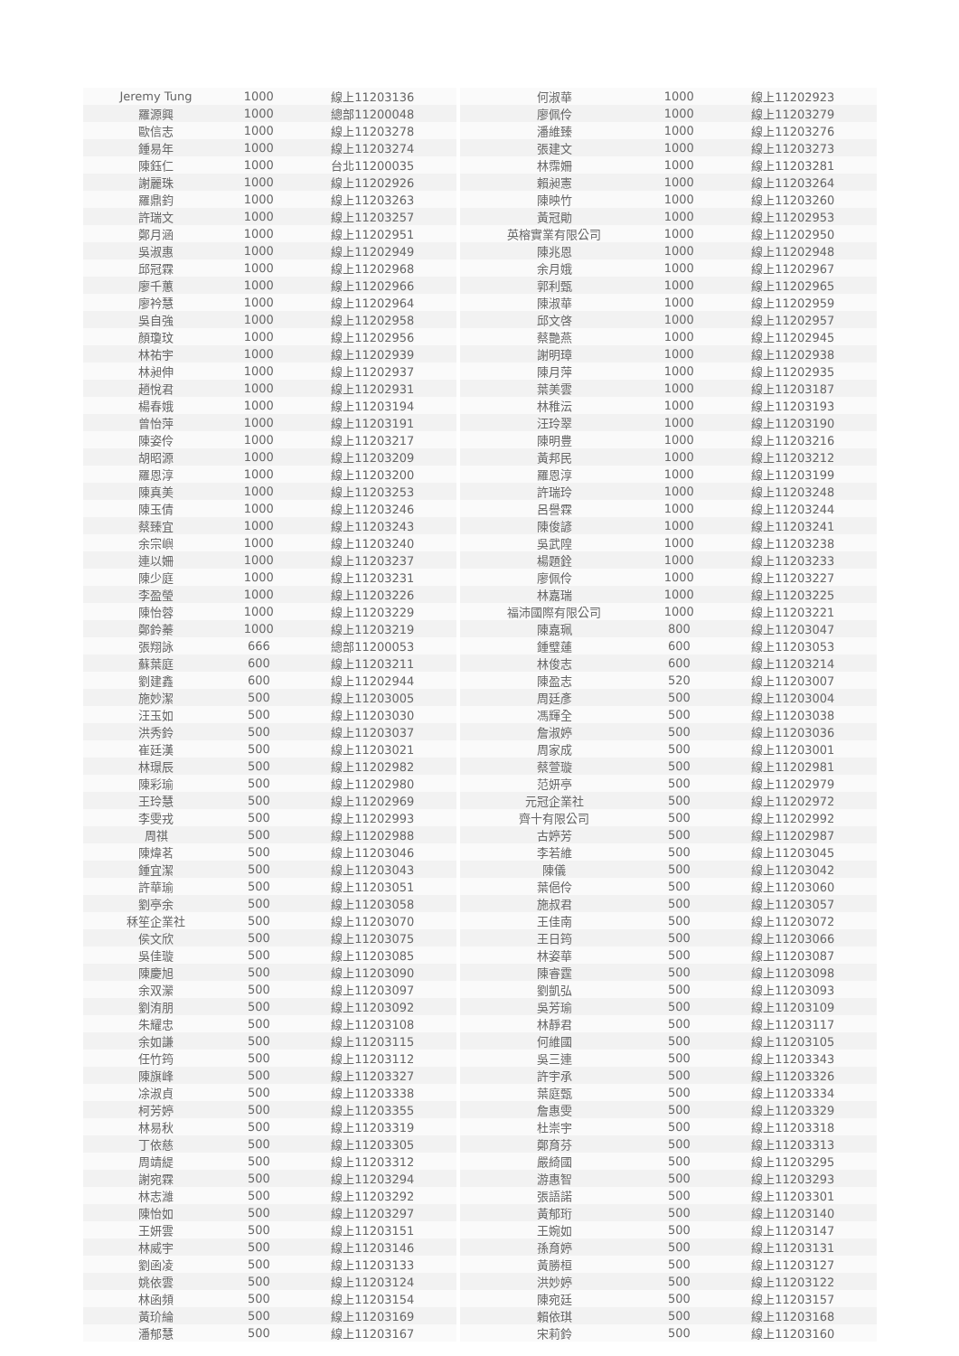| Jeremy Tung | 1000 | 線上11203136 | | 何淑華 | 1000 | 線上11202923 |
| 羅源興 | 1000 | 總部11200048 | | 廖佩伶 | 1000 | 線上11203279 |
| 歐信志 | 1000 | 線上11203278 | | 潘維臻 | 1000 | 線上11203276 |
| 鍾易年 | 1000 | 線上11203274 | | 張建文 | 1000 | 線上11203273 |
| 陳鈺仁 | 1000 | 台北11200035 | | 林霈姍 | 1000 | 線上11203281 |
| 謝麗珠 | 1000 | 線上11202926 | | 賴昶憲 | 1000 | 線上11203264 |
| 羅鼎鈞 | 1000 | 線上11203263 | | 陳映竹 | 1000 | 線上11203260 |
| 許瑞文 | 1000 | 線上11203257 | | 黃冠勛 | 1000 | 線上11202953 |
| 鄭月涵 | 1000 | 線上11202951 | | 英榕實業有限公司 | 1000 | 線上11202950 |
| 吳淑惠 | 1000 | 線上11202949 | | 陳兆恩 | 1000 | 線上11202948 |
| 邱冠霖 | 1000 | 線上11202968 | | 余月娥 | 1000 | 線上11202967 |
| 廖千蕙 | 1000 | 線上11202966 | | 郭利甄 | 1000 | 線上11202965 |
| 廖衿慧 | 1000 | 線上11202964 | | 陳淑華 | 1000 | 線上11202959 |
| 吳自強 | 1000 | 線上11202958 | | 邱文啓 | 1000 | 線上11202957 |
| 顏瓊玟 | 1000 | 線上11202956 | | 蔡艷燕 | 1000 | 線上11202945 |
| 林祐宇 | 1000 | 線上11202939 | | 謝明璋 | 1000 | 線上11202938 |
| 林昶伸 | 1000 | 線上11202937 | | 陳月萍 | 1000 | 線上11202935 |
| 趙悅君 | 1000 | 線上11202931 | | 葉美雲 | 1000 | 線上11203187 |
| 楊春娥 | 1000 | 線上11203194 | | 林稚沄 | 1000 | 線上11203193 |
| 曾怡萍 | 1000 | 線上11203191 | | 汪玲翠 | 1000 | 線上11203190 |
| 陳姿伶 | 1000 | 線上11203217 | | 陳明豊 | 1000 | 線上11203216 |
| 胡昭源 | 1000 | 線上11203209 | | 黃邦民 | 1000 | 線上11203212 |
| 羅恩淳 | 1000 | 線上11203200 | | 羅恩淳 | 1000 | 線上11203199 |
| 陳真美 | 1000 | 線上11203253 | | 許瑞玲 | 1000 | 線上11203248 |
| 陳玉倩 | 1000 | 線上11203246 | | 呂譽霖 | 1000 | 線上11203244 |
| 蔡臻宜 | 1000 | 線上11203243 | | 陳俊諺 | 1000 | 線上11203241 |
| 余宗嶼 | 1000 | 線上11203240 | | 吳武隍 | 1000 | 線上11203238 |
| 連以姍 | 1000 | 線上11203237 | | 楊題銓 | 1000 | 線上11203233 |
| 陳少庭 | 1000 | 線上11203231 | | 廖佩伶 | 1000 | 線上11203227 |
| 李盈瑩 | 1000 | 線上11203226 | | 林嘉瑞 | 1000 | 線上11203225 |
| 陳怡蓉 | 1000 | 線上11203229 | | 福沛國際有限公司 | 1000 | 線上11203221 |
| 鄭鈴蓁 | 1000 | 線上11203219 | | 陳嘉珮 | 800 | 線上11203047 |
| 張翔詠 | 666 | 總部11200053 | | 鍾璧蓮 | 600 | 線上11203053 |
| 蘇葉庭 | 600 | 線上11203211 | | 林俊志 | 600 | 線上11203214 |
| 劉建鑫 | 600 | 線上11202944 | | 陳盈志 | 520 | 線上11203007 |
| 施妙潔 | 500 | 線上11203005 | | 周廷彥 | 500 | 線上11203004 |
| 汪玉如 | 500 | 線上11203030 | | 馮輝全 | 500 | 線上11203038 |
| 洪秀鈴 | 500 | 線上11203037 | | 詹淑婷 | 500 | 線上11203036 |
| 崔廷漢 | 500 | 線上11203021 | | 周家成 | 500 | 線上11203001 |
| 林璟辰 | 500 | 線上11202982 | | 蔡萱璇 | 500 | 線上11202981 |
| 陳彩瑜 | 500 | 線上11202980 | | 范妍亭 | 500 | 線上11202979 |
| 王玲慧 | 500 | 線上11202969 | | 元冠企業社 | 500 | 線上11202972 |
| 李雯戎 | 500 | 線上11202993 | | 齊十有限公司 | 500 | 線上11202992 |
| 周祺 | 500 | 線上11202988 | | 古婷芳 | 500 | 線上11202987 |
| 陳煒茗 | 500 | 線上11203046 | | 李若維 | 500 | 線上11203045 |
| 鍾宜潔 | 500 | 線上11203043 | | 陳儀 | 500 | 線上11203042 |
| 許華瑜 | 500 | 線上11203051 | | 葉俋伶 | 500 | 線上11203060 |
| 劉亭余 | 500 | 線上11203058 | | 施叔君 | 500 | 線上11203057 |
| 秝笙企業社 | 500 | 線上11203070 | | 王佳南 | 500 | 線上11203072 |
| 侯文欣 | 500 | 線上11203075 | | 王日筠 | 500 | 線上11203066 |
| 吳佳璇 | 500 | 線上11203085 | | 林姿華 | 500 | 線上11203087 |
| 陳慶旭 | 500 | 線上11203090 | | 陳睿霆 | 500 | 線上11203098 |
| 余双瀠 | 500 | 線上11203097 | | 劉凱弘 | 500 | 線上11203093 |
| 劉洧朋 | 500 | 線上11203092 | | 吳芳瑜 | 500 | 線上11203109 |
| 朱耀忠 | 500 | 線上11203108 | | 林靜君 | 500 | 線上11203117 |
| 余如謙 | 500 | 線上11203115 | | 何維國 | 500 | 線上11203105 |
| 任竹筠 | 500 | 線上11203112 | | 吳三連 | 500 | 線上11203343 |
| 陳旗峰 | 500 | 線上11203327 | | 許宇承 | 500 | 線上11203326 |
| 凃淑貞 | 500 | 線上11203338 | | 葉庭甄 | 500 | 線上11203334 |
| 柯芳婷 | 500 | 線上11203355 | | 詹惠雯 | 500 | 線上11203329 |
| 林易秋 | 500 | 線上11203319 | | 杜崇宇 | 500 | 線上11203318 |
| 丁依慈 | 500 | 線上11203305 | | 鄭育芬 | 500 | 線上11203313 |
| 周靖緹 | 500 | 線上11203312 | | 嚴綺國 | 500 | 線上11203295 |
| 謝宛霖 | 500 | 線上11203294 | | 游惠智 | 500 | 線上11203293 |
| 林志濰 | 500 | 線上11203292 | | 張語諾 | 500 | 線上11203301 |
| 陳怡如 | 500 | 線上11203297 | | 黃郁珩 | 500 | 線上11203140 |
| 王妍雲 | 500 | 線上11203151 | | 王婉如 | 500 | 線上11203147 |
| 林威宇 | 500 | 線上11203146 | | 孫育婷 | 500 | 線上11203131 |
| 劉函凌 | 500 | 線上11203133 | | 黃勝桓 | 500 | 線上11203127 |
| 姚依雲 | 500 | 線上11203124 | | 洪妙婷 | 500 | 線上11203122 |
| 林函頻 | 500 | 線上11203154 | | 陳宛廷 | 500 | 線上11203157 |
| 黃玠綸 | 500 | 線上11203169 | | 賴依琪 | 500 | 線上11203168 |
| 潘郁慧 | 500 | 線上11203167 | | 宋莉鈴 | 500 | 線上11203160 |